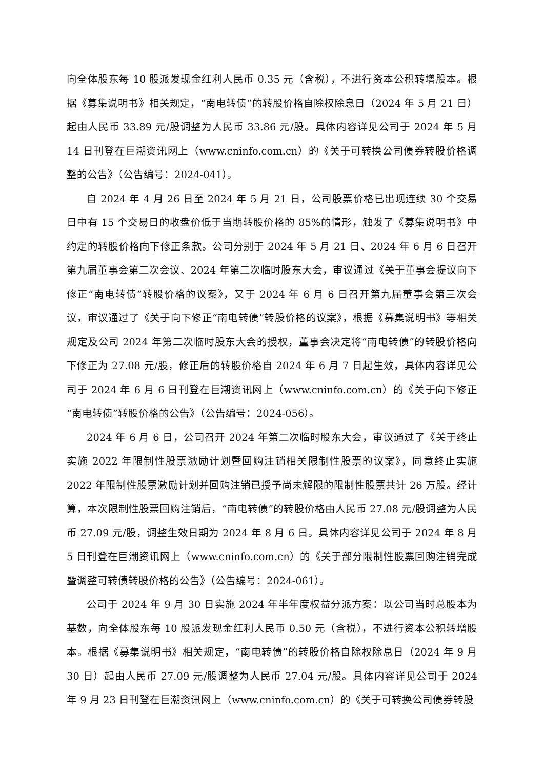向全体股东每 10 股派发现金红利人民币 0.35 元（含税），不进行资本公积转增股本。根据《募集说明书》相关规定，“南电转债”的转股价格自除权除息日（2024 年 5 月 21 日）起由人民币 33.89 元/股调整为人民币 33.86 元/股。具体内容详见公司于 2024 年 5 月 14 日刊登在巨潮资讯网上（www.cninfo.com.cn）的《关于可转换公司债券转股价格调整的公告》（公告编号：2024-041）。
自 2024 年 4 月 26 日至 2024 年 5 月 21 日，公司股票价格已出现连续 30 个交易日中有 15 个交易日的收盘价低于当期转股价格的 85%的情形，触发了《募集说明书》中约定的转股价格向下修正条款。公司分别于 2024 年 5 月 21 日、2024 年 6 月 6 日召开第九届董事会第二次会议、2024 年第二次临时股东大会，审议通过《关于董事会提议向下修正“南电转债”转股价格的议案》，又于 2024 年 6 月 6 日召开第九届董事会第三次会议，审议通过了《关于向下修正“南电转债”转股价格的议案》，根据《募集说明书》等相关规定及公司 2024 年第二次临时股东大会的授权，董事会决定将“南电转债”的转股价格向下修正为 27.08 元/股，修正后的转股价格自 2024 年 6 月 7 日起生效，具体内容详见公司于 2024 年 6 月 6 日刊登在巨潮资讯网上（www.cninfo.com.cn）的《关于向下修正“南电转债”转股价格的公告》（公告编号：2024-056）。
2024 年 6 月 6 日，公司召开 2024 年第二次临时股东大会，审议通过了《关于终止实施 2022 年限制性股票激励计划暨回购注销相关限制性股票的议案》，同意终止实施 2022 年限制性股票激励计划并回购注销已授予尚未解限的限制性股票共计 26 万股。经计算，本次限制性股票回购注销后，“南电转债”的转股价格由人民币 27.08 元/股调整为人民币 27.09 元/股，调整生效日期为 2024 年 8 月 6 日。具体内容详见公司于 2024 年 8 月 5 日刊登在巨潮资讯网上（www.cninfo.com.cn）的《关于部分限制性股票回购注销完成暨调整可转债转股价格的公告》（公告编号：2024-061）。
公司于 2024 年 9 月 30 日实施 2024 年半年度权益分派方案：以公司当时总股本为基数，向全体股东每 10 股派发现金红利人民币 0.50 元（含税），不进行资本公积转增股本。根据《募集说明书》相关规定，“南电转债”的转股价格自除权除息日（2024 年 9 月 30 日）起由人民币 27.09 元/股调整为人民币 27.04 元/股。具体内容详见公司于 2024 年 9 月 23 日刊登在巨潮资讯网上（www.cninfo.com.cn）的《关于可转换公司债券转股